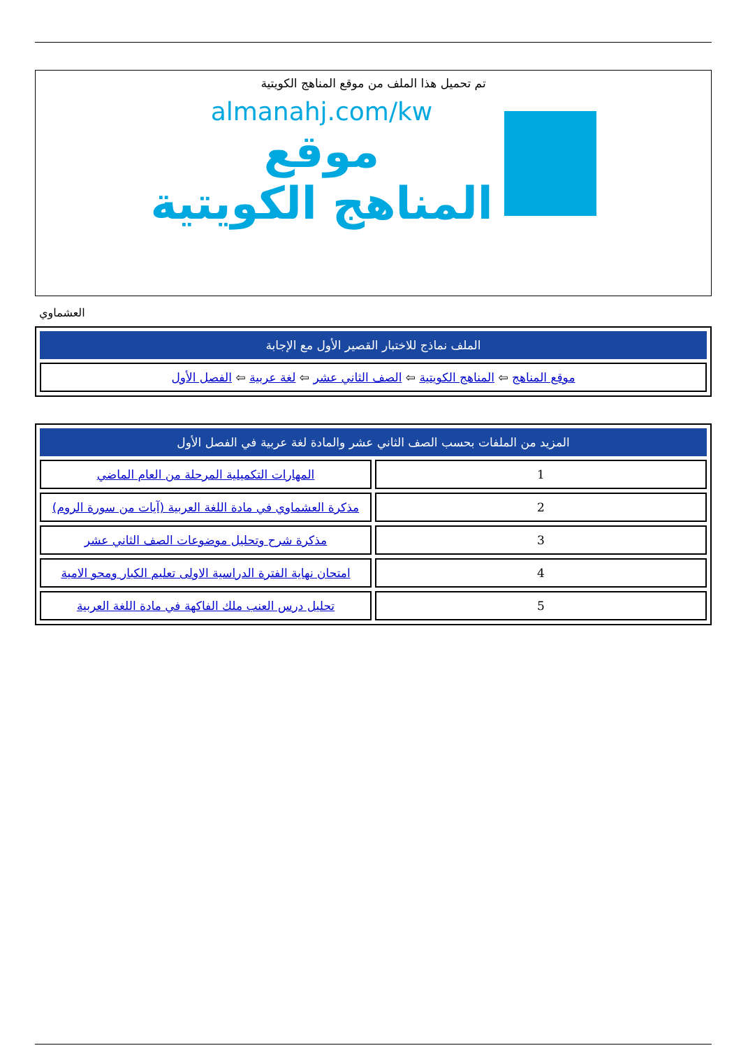تم تحميل هذا الملف من موقع المناهج الكويتية
almanahj.com/kw
موقع
المناهج الكويتية
العشماوي
| الملف نماذج للاختبار القصير الأول مع الإجابة |
| --- |
| موقع المناهج ⇦ المناهج الكويتية ⇦ الصف الثاني عشر ⇦ لغة عربية ⇦ الفصل الأول |
| المزيد من الملفات بحسب الصف الثاني عشر والمادة لغة عربية في الفصل الأول | |
| --- | --- |
| 1 | المهارات التكميلية المرحلة من العام الماضي |
| 2 | مذكرة العشماوي في مادة اللغة العربية (آيات من سورة الروم) |
| 3 | مذكرة شرح وتحليل موضوعات الصف الثاني عشر |
| 4 | امتحان نهاية الفترة الدراسية الاولى تعليم الكبار ومحو الامية |
| 5 | تحليل درس العنب ملك الفاكهة في مادة اللغة العربية |